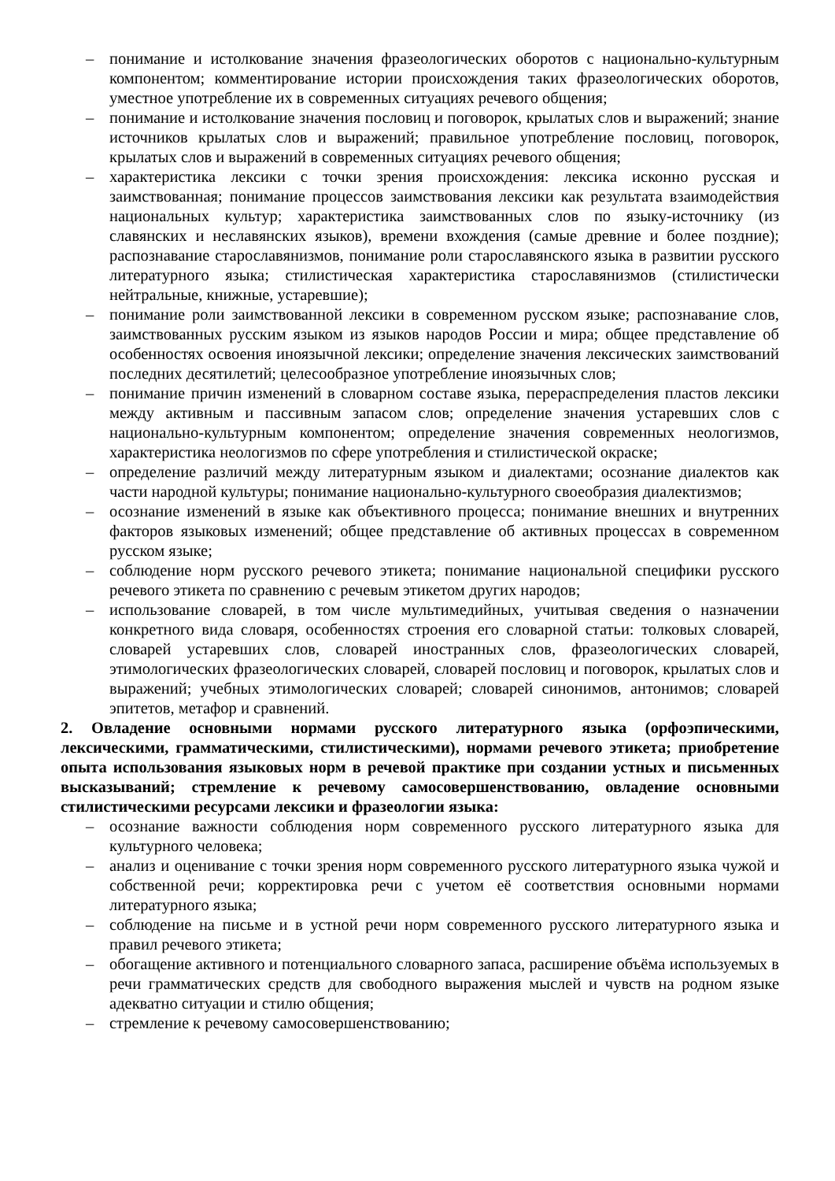– понимание и истолкование значения фразеологических оборотов с национально-культурным компонентом; комментирование истории происхождения таких фразеологических оборотов, уместное употребление их в современных ситуациях речевого общения;
– понимание и истолкование значения пословиц и поговорок, крылатых слов и выражений; знание источников крылатых слов и выражений; правильное употребление пословиц, поговорок, крылатых слов и выражений в современных ситуациях речевого общения;
– характеристика лексики с точки зрения происхождения: лексика исконно русская и заимствованная; понимание процессов заимствования лексики как результата взаимодействия национальных культур; характеристика заимствованных слов по языку-источнику (из славянских и неславянских языков), времени вхождения (самые древние и более поздние); распознавание старославянизмов, понимание роли старославянского языка в развитии русского литературного языка; стилистическая характеристика старославянизмов (стилистически нейтральные, книжные, устаревшие);
– понимание роли заимствованной лексики в современном русском языке; распознавание слов, заимствованных русским языком из языков народов России и мира; общее представление об особенностях освоения иноязычной лексики; определение значения лексических заимствований последних десятилетий; целесообразное употребление иноязычных слов;
– понимание причин изменений в словарном составе языка, перераспределения пластов лексики между активным и пассивным запасом слов; определение значения устаревших слов с национально-культурным компонентом; определение значения современных неологизмов, характеристика неологизмов по сфере употребления и стилистической окраске;
– определение различий между литературным языком и диалектами; осознание диалектов как части народной культуры; понимание национально-культурного своеобразия диалектизмов;
– осознание изменений в языке как объективного процесса; понимание внешних и внутренних факторов языковых изменений; общее представление об активных процессах в современном русском языке;
– соблюдение норм русского речевого этикета; понимание национальной специфики русского речевого этикета по сравнению с речевым этикетом других народов;
– использование словарей, в том числе мультимедийных, учитывая сведения о назначении конкретного вида словаря, особенностях строения его словарной статьи: толковых словарей, словарей устаревших слов, словарей иностранных слов, фразеологических словарей, этимологических фразеологических словарей, словарей пословиц и поговорок, крылатых слов и выражений; учебных этимологических словарей; словарей синонимов, антонимов; словарей эпитетов, метафор и сравнений.
2. Овладение основными нормами русского литературного языка (орфоэпическими, лексическими, грамматическими, стилистическими), нормами речевого этикета; приобретение опыта использования языковых норм в речевой практике при создании устных и письменных высказываний; стремление к речевому самосовершенствованию, овладение основными стилистическими ресурсами лексики и фразеологии языка:
– осознание важности соблюдения норм современного русского литературного языка для культурного человека;
– анализ и оценивание с точки зрения норм современного русского литературного языка чужой и собственной речи; корректировка речи с учетом её соответствия основными нормами литературного языка;
– соблюдение на письме и в устной речи норм современного русского литературного языка и правил речевого этикета;
– обогащение активного и потенциального словарного запаса, расширение объёма используемых в речи грамматических средств для свободного выражения мыслей и чувств на родном языке адекватно ситуации и стилю общения;
– стремление к речевому самосовершенствованию;